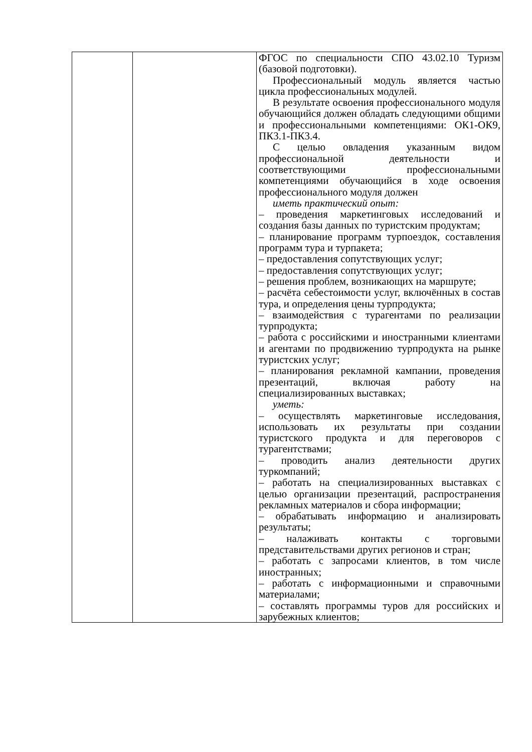| | | ФГОС по специальности СПО 43.02.10 Туризм (базовой подготовки). Профессиональный модуль является частью цикла профессиональных модулей. В результате освоения профессионального модуля обучающийся должен обладать следующими общими и профессиональными компетенциями: ОК1-ОК9, ПК3.1-ПК3.4. С целью овладения указанным видом профессиональной деятельности и соответствующими профессиональными компетенциями обучающийся в ходе освоения профессионального модуля должен иметь практический опыт: – проведения маркетинговых исследований и создания базы данных по туристским продуктам; – планирование программ турпоездок, составления программ тура и турпакета; – предоставления сопутствующих услуг; – предоставления сопутствующих услуг; – решения проблем, возникающих на маршруте; – расчёта себестоимости услуг, включённых в состав тура, и определения цены турпродукта; – взаимодействия с турагентами по реализации турпродукта; – работа с российскими и иностранными клиентами и агентами по продвижению турпродукта на рынке туристских услуг; – планирования рекламной кампании, проведения презентаций, включая работу на специализированных выставках; уметь: – осуществлять маркетинговые исследования, использовать их результаты при создании туристского продукта и для переговоров с турагентствами; – проводить анализ деятельности других туркомпаний; – работать на специализированных выставках с целью организации презентаций, распространения рекламных материалов и сбора информации; – обрабатывать информацию и анализировать результаты; – налаживать контакты с торговыми представительствами других регионов и стран; – работать с запросами клиентов, в том числе иностранных; – работать с информационными и справочными материалами; – составлять программы туров для российских и зарубежных клиентов; |